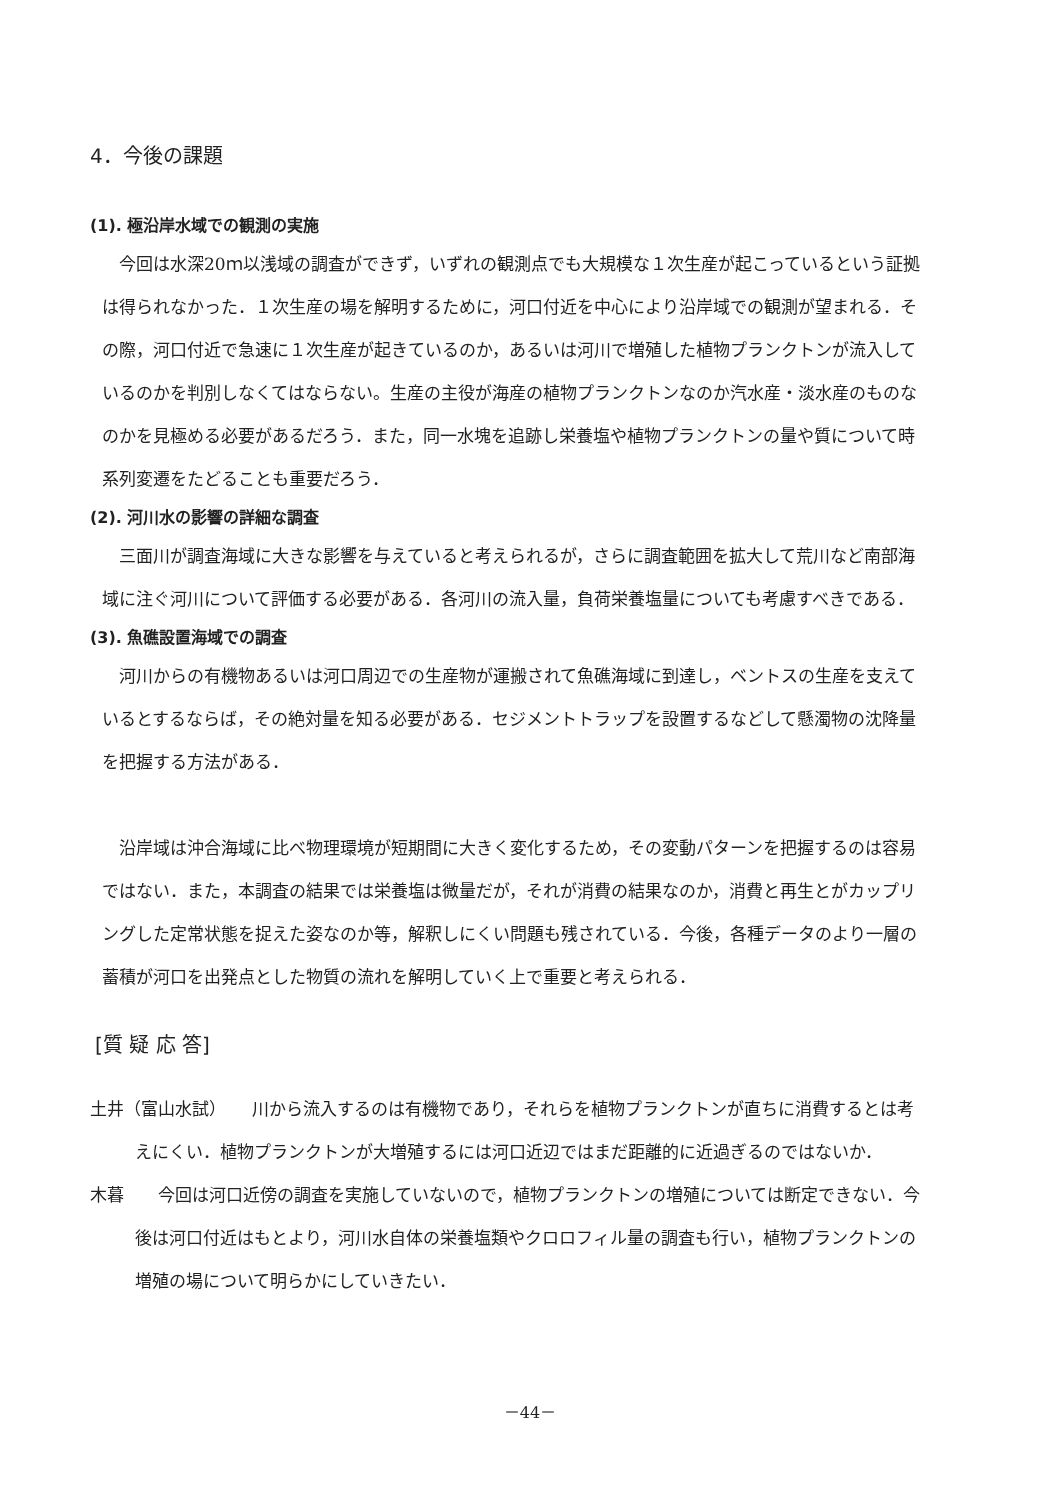4．今後の課題
(1). 極沿岸水域での観測の実施
今回は水深20ｍ以浅域の調査ができず，いずれの観測点でも大規模な１次生産が起こっているという証拠は得られなかった．１次生産の場を解明するために，河口付近を中心により沿岸域での観測が望まれる．その際，河口付近で急速に１次生産が起きているのか，あるいは河川で増殖した植物プランクトンが流入しているのかを判別しなくてはならない。生産の主役が海産の植物プランクトンなのか汽水産・淡水産のものなのかを見極める必要があるだろう．また，同一水塊を追跡し栄養塩や植物プランクトンの量や質について時系列変遷をたどることも重要だろう．
(2). 河川水の影響の詳細な調査
三面川が調査海域に大きな影響を与えていると考えられるが，さらに調査範囲を拡大して荒川など南部海域に注ぐ河川について評価する必要がある．各河川の流入量，負荷栄養塩量についても考慮すべきである．
(3). 魚礁設置海域での調査
河川からの有機物あるいは河口周辺での生産物が運搬されて魚礁海域に到達し，ベントスの生産を支えているとするならば，その絶対量を知る必要がある．セジメントトラップを設置するなどして懸濁物の沈降量を把握する方法がある．
沿岸域は沖合海域に比べ物理環境が短期間に大きく変化するため，その変動パターンを把握するのは容易ではない．また，本調査の結果では栄養塩は微量だが，それが消費の結果なのか，消費と再生とがカップリングした定常状態を捉えた姿なのか等，解釈しにくい問題も残されている．今後，各種データのより一層の蓄積が河口を出発点とした物質の流れを解明していく上で重要と考えられる．
[質 疑 応 答]
土井（富山水試）　　川から流入するのは有機物であり，それらを植物プランクトンが直ちに消費するとは考えにくい．植物プランクトンが大増殖するには河口近辺ではまだ距離的に近過ぎるのではないか．
木暮　　今回は河口近傍の調査を実施していないので，植物プランクトンの増殖については断定できない．今後は河口付近はもとより，河川水自体の栄養塩類やクロロフィル量の調査も行い，植物プランクトンの増殖の場について明らかにしていきたい．
－44－